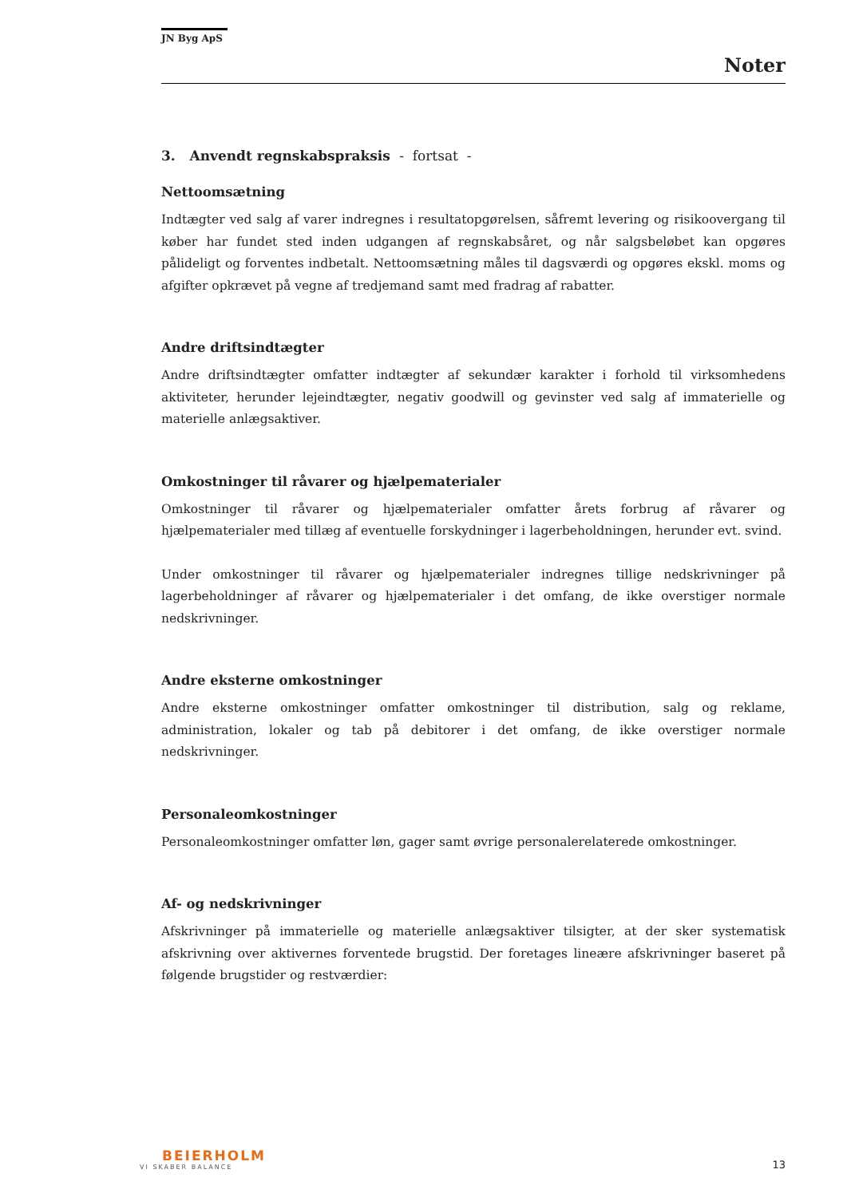JN Byg ApS
Noter
3. Anvendt regnskabspraksis - fortsat -
Nettoomsætning
Indtægter ved salg af varer indregnes i resultatopgørelsen, såfremt levering og risikoovergang til køber har fundet sted inden udgangen af regnskabsåret, og når salgsbeløbet kan opgøres pålideligt og forventes indbetalt. Nettoomsætning måles til dagsværdi og opgøres ekskl. moms og afgifter opkrævet på vegne af tredjemand samt med fradrag af rabatter.
Andre driftsindtægter
Andre driftsindtægter omfatter indtægter af sekundær karakter i forhold til virksomhedens aktiviteter, herunder lejeindtægter, negativ goodwill og gevinster ved salg af immaterielle og materielle anlægsaktiver.
Omkostninger til råvarer og hjælpematerialer
Omkostninger til råvarer og hjælpematerialer omfatter årets forbrug af råvarer og hjælpematerialer med tillæg af eventuelle forskydninger i lagerbeholdningen, herunder evt. svind.
Under omkostninger til råvarer og hjælpematerialer indregnes tillige nedskrivninger på lagerbeholdninger af råvarer og hjælpematerialer i det omfang, de ikke overstiger normale nedskrivninger.
Andre eksterne omkostninger
Andre eksterne omkostninger omfatter omkostninger til distribution, salg og reklame, administration, lokaler og tab på debitorer i det omfang, de ikke overstiger normale nedskrivninger.
Personaleomkostninger
Personaleomkostninger omfatter løn, gager samt øvrige personalerelaterede omkostninger.
Af- og nedskrivninger
Afskrivninger på immaterielle og materielle anlægsaktiver tilsigter, at der sker systematisk afskrivning over aktivernes forventede brugstid. Der foretages lineære afskrivninger baseret på følgende brugstider og restværdier:
BEIERHOLM
VI SKABER BALANCE
13